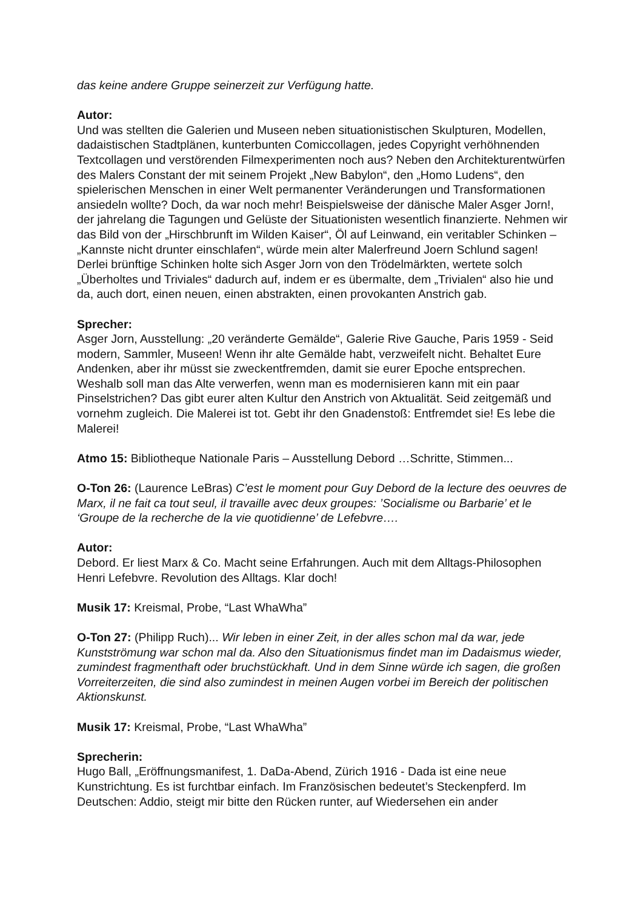das keine andere Gruppe seinerzeit zur Verfügung hatte.
Autor:
Und was stellten die Galerien und Museen neben situationistischen Skulpturen, Modellen, dadaistischen Stadtplänen, kunterbunten Comiccollagen, jedes Copyright verhöhnenden Textcollagen und verstörenden Filmexperimenten noch aus? Neben den Architekturentwürfen des Malers Constant der mit seinem Projekt „New Babylon“, den „Homo Ludens“, den spielerischen Menschen in einer Welt permanenter Veränderungen und Transformationen ansiedeln wollte? Doch, da war noch mehr! Beispielsweise der dänische Maler Asger Jorn!, der jahrelang die Tagungen und Gelüste der Situationisten wesentlich finanzierte. Nehmen wir das Bild von der „Hirschbrunft im Wilden Kaiser“, Öl auf Leinwand, ein veritabler Schinken – „Kannste nicht drunter einschlafen“, würde mein alter Malerfreund Joern Schlund sagen! Derlei brünftige Schinken holte sich Asger Jorn von den Trödelmärkten, wertete solch „Überholtes und Triviales“ dadurch auf, indem er es übermalte, dem „Trivialen“ also hie und da, auch dort, einen neuen, einen abstrakten, einen provokanten Anstrich gab.
Sprecher:
Asger Jorn, Ausstellung: „20 veränderte Gemälde“, Galerie Rive Gauche, Paris 1959 - Seid modern, Sammler, Museen! Wenn ihr alte Gemälde habt, verzweifelt nicht. Behaltet Eure Andenken, aber ihr müsst sie zweckentfremden, damit sie eurer Epoche entsprechen. Weshalb soll man das Alte verwerfen, wenn man es modernisieren kann mit ein paar Pinselstrichen? Das gibt eurer alten Kultur den Anstrich von Aktualität. Seid zeitgemäß und vornehm zugleich. Die Malerei ist tot. Gebt ihr den Gnadenstoß: Entfremdet sie! Es lebe die Malerei!
Atmo 15: Bibliotheque Nationale Paris – Ausstellung Debord …Schritte, Stimmen...
O-Ton 26: (Laurence LeBras) C’est le moment pour Guy Debord de la lecture des oeuvres de Marx, il ne fait ca tout seul, il travaille avec deux groupes: ’Socialisme ou Barbarie’ et le ‘Groupe de la recherche de la vie quotidienne’ de Lefebvre….
Autor:
Debord. Er liest Marx & Co. Macht seine Erfahrungen. Auch mit dem Alltags-Philosophen Henri Lefebvre. Revolution des Alltags. Klar doch!
Musik 17: Kreismal, Probe, “Last WhaWha”
O-Ton 27: (Philipp Ruch)... Wir leben in einer Zeit, in der alles schon mal da war, jede Kunstströmung war schon mal da. Also den Situationismus findet man im Dadaismus wieder, zumindest fragmenthaft oder bruchstückhaft. Und in dem Sinne würde ich sagen, die großen Vorreiterzeiten, die sind also zumindest in meinen Augen vorbei im Bereich der politischen Aktionskunst.
Musik 17: Kreismal, Probe, “Last WhaWha”
Sprecherin:
Hugo Ball, „Eröffnungsmanifest, 1. DaDa-Abend, Zürich 1916 - Dada ist eine neue Kunstrichtung. Es ist furchtbar einfach. Im Französischen bedeutet’s Steckenpferd. Im Deutschen: Addio, steigt mir bitte den Rücken runter, auf Wiedersehen ein ander